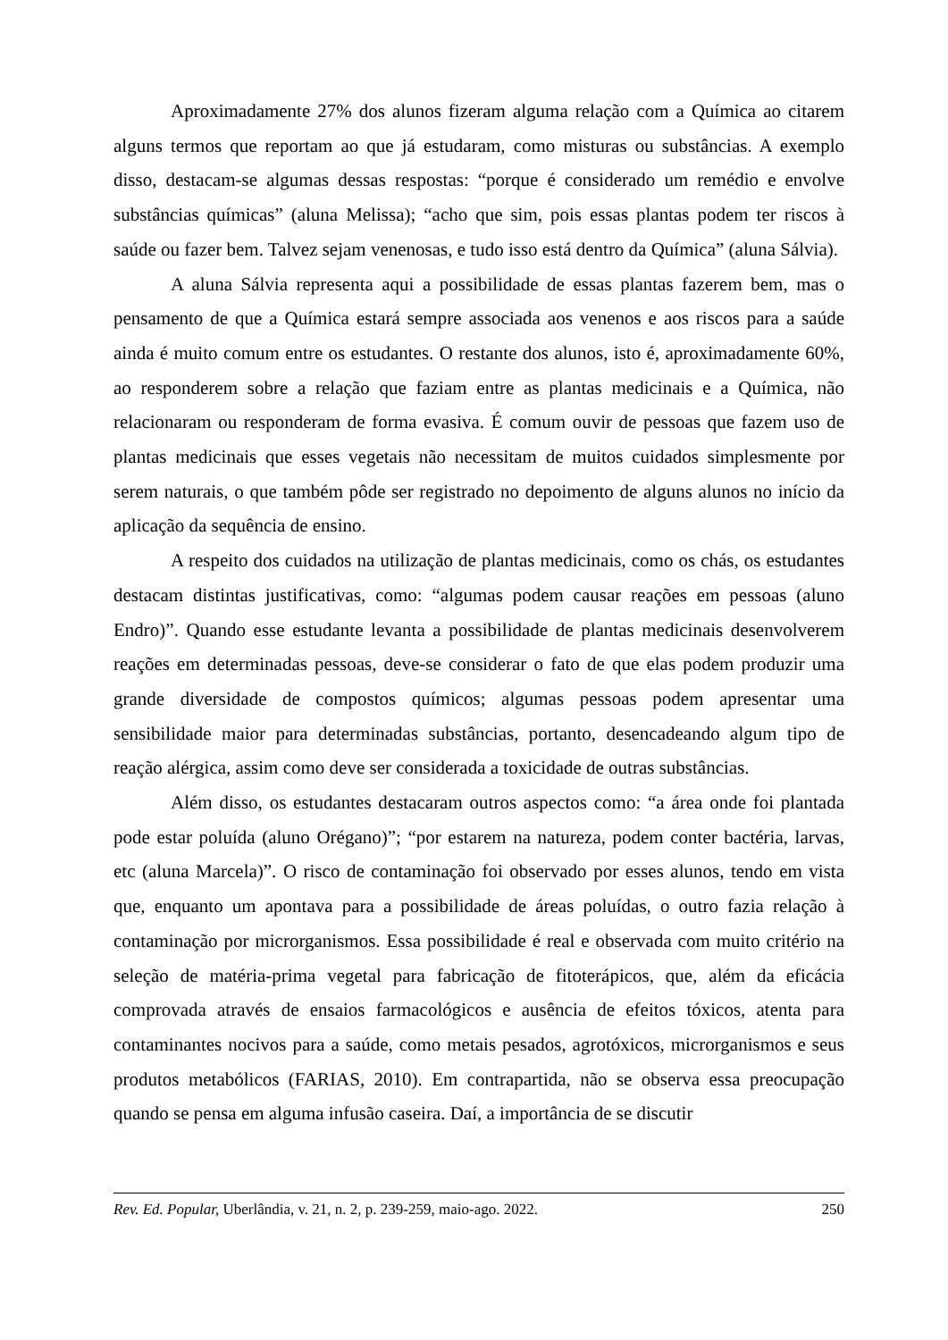Aproximadamente 27% dos alunos fizeram alguma relação com a Química ao citarem alguns termos que reportam ao que já estudaram, como misturas ou substâncias. A exemplo disso, destacam-se algumas dessas respostas: “porque é considerado um remédio e envolve substâncias químicas” (aluna Melissa); “acho que sim, pois essas plantas podem ter riscos à saúde ou fazer bem. Talvez sejam venenosas, e tudo isso está dentro da Química” (aluna Sálvia).
A aluna Sálvia representa aqui a possibilidade de essas plantas fazerem bem, mas o pensamento de que a Química estará sempre associada aos venenos e aos riscos para a saúde ainda é muito comum entre os estudantes. O restante dos alunos, isto é, aproximadamente 60%, ao responderem sobre a relação que faziam entre as plantas medicinais e a Química, não relacionaram ou responderam de forma evasiva. É comum ouvir de pessoas que fazem uso de plantas medicinais que esses vegetais não necessitam de muitos cuidados simplesmente por serem naturais, o que também pôde ser registrado no depoimento de alguns alunos no início da aplicação da sequência de ensino.
A respeito dos cuidados na utilização de plantas medicinais, como os chás, os estudantes destacam distintas justificativas, como: “algumas podem causar reações em pessoas (aluno Endro)”. Quando esse estudante levanta a possibilidade de plantas medicinais desenvolverem reações em determinadas pessoas, deve-se considerar o fato de que elas podem produzir uma grande diversidade de compostos químicos; algumas pessoas podem apresentar uma sensibilidade maior para determinadas substâncias, portanto, desencadeando algum tipo de reação alérgica, assim como deve ser considerada a toxicidade de outras substâncias.
Além disso, os estudantes destacaram outros aspectos como: “a área onde foi plantada pode estar poluída (aluno Orégano)”; “por estarem na natureza, podem conter bactéria, larvas, etc (aluna Marcela)”. O risco de contaminação foi observado por esses alunos, tendo em vista que, enquanto um apontava para a possibilidade de áreas poluídas, o outro fazia relação à contaminação por microrganismos. Essa possibilidade é real e observada com muito critério na seleção de matéria-prima vegetal para fabricação de fitoterápicos, que, além da eficácia comprovada através de ensaios farmacológicos e ausência de efeitos tóxicos, atenta para contaminantes nocivos para a saúde, como metais pesados, agrotóxicos, microrganismos e seus produtos metabólicos (FARIAS, 2010). Em contrapartida, não se observa essa preocupação quando se pensa em alguma infusão caseira. Daí, a importância de se discutir
Rev. Ed. Popular, Uberlândia, v. 21, n. 2, p. 239-259, maio-ago. 2022. 250